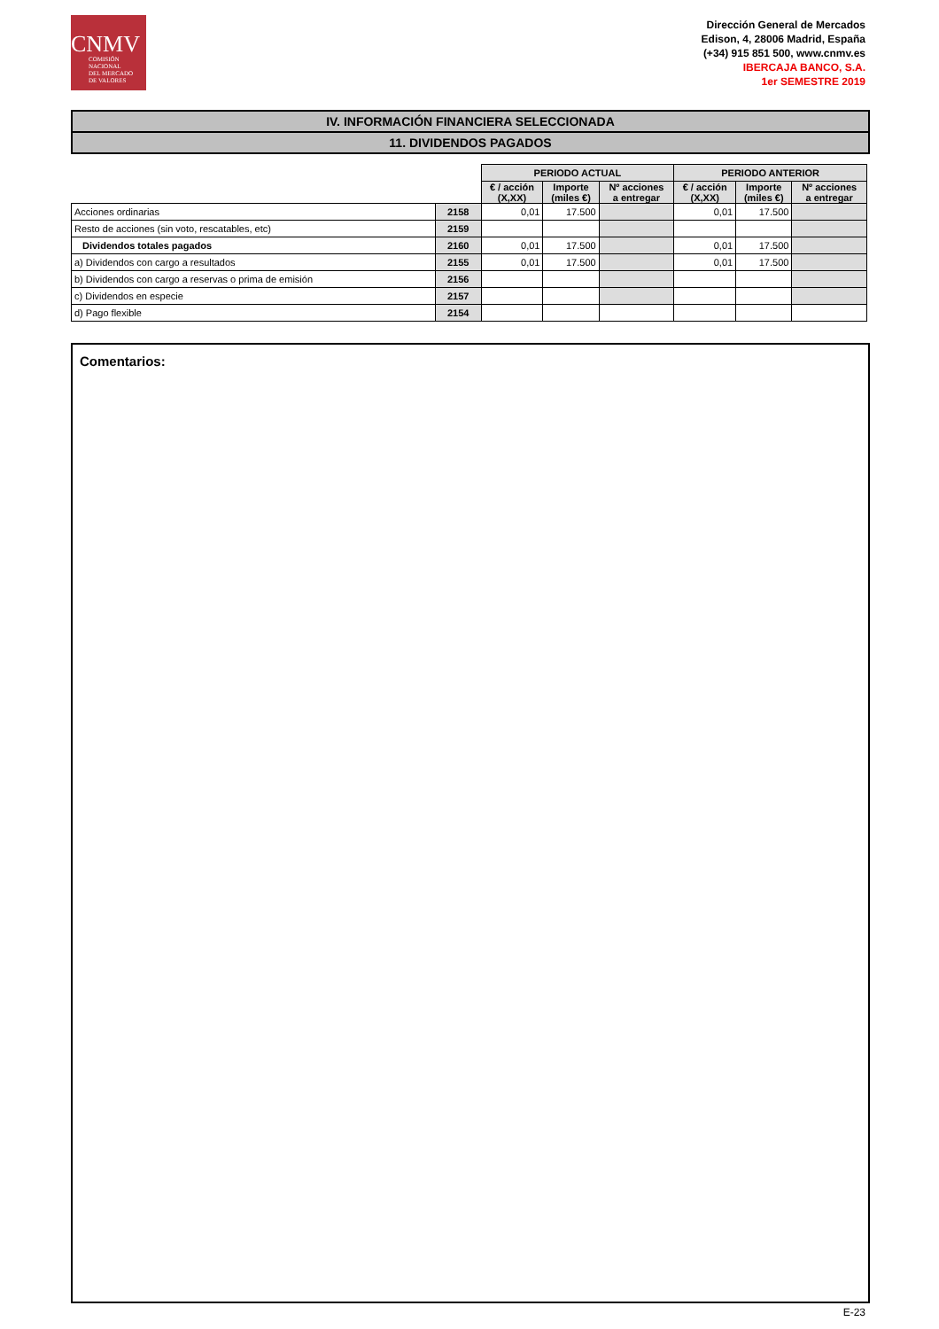CNMV
COMISIÓN
NACIONAL
DEL MERCADO
DE VALORES
Dirección General de Mercados
Edison, 4, 28006 Madrid, España
(+34) 915 851 500, www.cnmv.es
IBERCAJA BANCO, S.A.
1er SEMESTRE 2019
IV. INFORMACIÓN FINANCIERA SELECCIONADA
11. DIVIDENDOS PAGADOS
| | | PERIODO ACTUAL | | | PERIODO ANTERIOR | | |
| | | € / acción (X,XX) | Importe (miles €) | Nº acciones a entregar | € / acción (X,XX) | Importe (miles €) | Nº acciones a entregar |
| Acciones ordinarias | 2158 | 0,01 | 17.500 | | 0,01 | 17.500 | |
| Resto de acciones (sin voto, rescatables, etc) | 2159 | | | | | | |
| Dividendos totales pagados | 2160 | 0,01 | 17.500 | | 0,01 | 17.500 | |
| a) Dividendos con cargo a resultados | 2155 | 0,01 | 17.500 | | 0,01 | 17.500 | |
| b) Dividendos con cargo a reservas o prima de emisión | 2156 | | | | | | |
| c) Dividendos en especie | 2157 | | | | | | |
| d) Pago flexible | 2154 | | | | | | |
Comentarios:
E-23